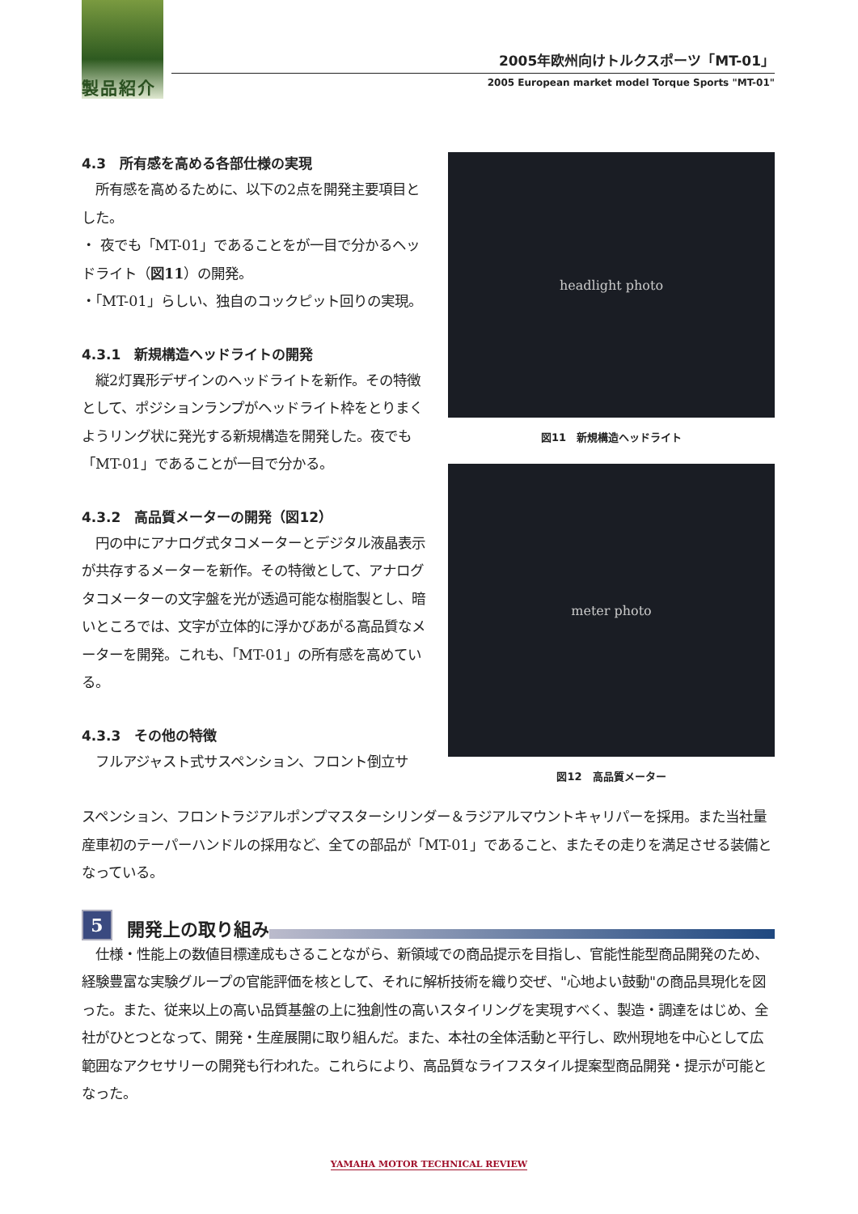製品紹介
2005年欧州向けトルクスポーツ「MT-01」
2005 European market model Torque Sports "MT-01"
headlight photo
図11　新規構造ヘッドライト
meter photo
図12　高品質メーター
4.3　所有感を高める各部仕様の実現
　所有感を高めるために、以下の2点を開発主要項目とした。
・ 夜でも「MT-01」であることをが一目で分かるヘッドライト（図11）の開発。
・「MT-01」らしい、独自のコックピット回りの実現。
4.3.1　新規構造ヘッドライトの開発
　縦2灯異形デザインのヘッドライトを新作。その特徴として、ポジションランプがヘッドライト枠をとりまくようリング状に発光する新規構造を開発した。夜でも「MT-01」であることが一目で分かる。
4.3.2　高品質メーターの開発（図12）
　円の中にアナログ式タコメーターとデジタル液晶表示が共存するメーターを新作。その特徴として、アナログタコメーターの文字盤を光が透過可能な樹脂製とし、暗いところでは、文字が立体的に浮かびあがる高品質なメーターを開発。これも、「MT-01」の所有感を高めている。
4.3.3　その他の特徴
　フルアジャスト式サスペンション、フロント倒立サ
スペンション、フロントラジアルポンプマスターシリンダー＆ラジアルマウントキャリパーを採用。また当社量産車初のテーパーハンドルの採用など、全ての部品が「MT-01」であること、またその走りを満足させる装備となっている。
5
開発上の取り組み
　仕様・性能上の数値目標達成もさることながら、新領域での商品提示を目指し、官能性能型商品開発のため、経験豊富な実験グループの官能評価を核として、それに解析技術を織り交ぜ、"心地よい鼓動"の商品具現化を図った。また、従来以上の高い品質基盤の上に独創性の高いスタイリングを実現すべく、製造・調達をはじめ、全社がひとつとなって、開発・生産展開に取り組んだ。また、本社の全体活動と平行し、欧州現地を中心として広範囲なアクセサリーの開発も行われた。これらにより、高品質なライフスタイル提案型商品開発・提示が可能となった。
YAMAHA MOTOR TECHNICAL REVIEW